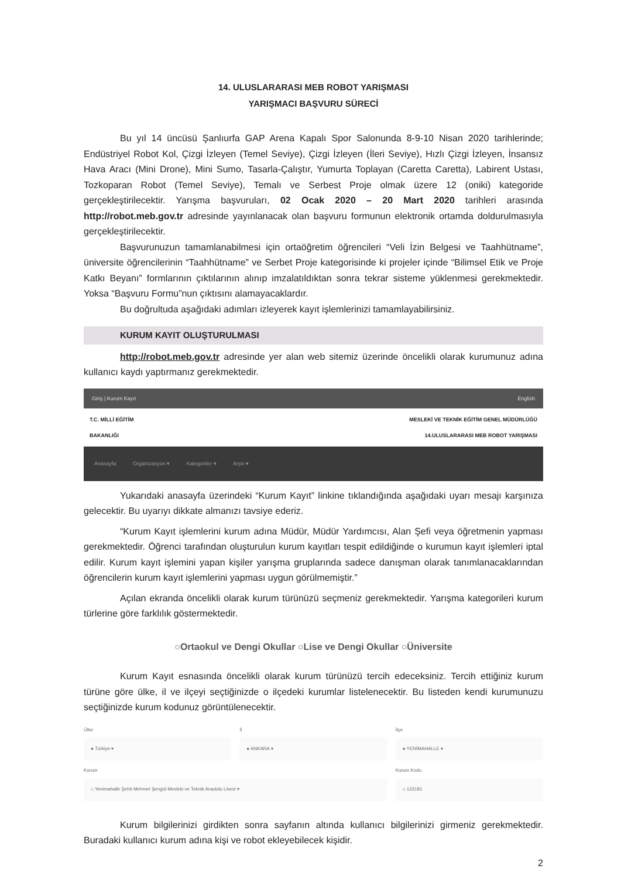14. ULUSLARARASI MEB ROBOT YARIŞMASI
YARIŞMACI BAŞVURU SÜRECİ
Bu yıl 14 üncüsü Şanlıurfa GAP Arena Kapalı Spor Salonunda 8-9-10 Nisan 2020 tarihlerinde; Endüstriyel Robot Kol, Çizgi İzleyen (Temel Seviye), Çizgi İzleyen (İleri Seviye), Hızlı Çizgi İzleyen, İnsansız Hava Aracı (Mini Drone), Mini Sumo, Tasarla-Çalıştır, Yumurta Toplayan (Caretta Caretta), Labirent Ustası, Tozkoparan Robot (Temel Seviye), Temalı ve Serbest Proje olmak üzere 12 (oniki) kategoride gerçekleştirilecektir. Yarışma başvuruları, 02 Ocak 2020 – 20 Mart 2020 tarihleri arasında http://robot.meb.gov.tr adresinde yayınlanacak olan başvuru formunun elektronik ortamda doldurulmasıyla gerçekleştirilecektir.
Başvurunuzun tamamlanabilmesi için ortaöğretim öğrencileri “Veli İzin Belgesi ve Taahhütname”, üniversite öğrencilerinin “Taahhütname” ve Serbet Proje kategorisinde ki projeler içinde “Bilimsel Etik ve Proje Katkı Beyanı” formlarının çıktılarının alınıp imzalatıldıktan sonra tekrar sisteme yüklenmesi gerekmektedir. Yoksa “Başvuru Formu”nun çıktısını alamayacaklardır.
Bu doğrultuda aşağıdaki adımları izleyerek kayıt işlemlerinizi tamamlayabilirsiniz.
KURUM KAYIT OLUŞTURULMASI
http://robot.meb.gov.tr adresinde yer alan web sitemiz üzerinde öncelikli olarak kurumunuz adına kullanıcı kaydı yaptırmanız gerekmektedir.
Giriş | Kurum Kayıt English
T.C. MİLLİ EĞİTİM
BAKANLIĞI MESLEKİ VE TEKNİK EĞİTİM GENEL MÜDÜRLÜĞÜ
14.ULUSLARARASI MEB ROBOT YARIŞMASI
Anasayfa Organizasyon ▾ Kategoriler ▾ Arşiv ▾
Yukarıdaki anasayfa üzerindeki “Kurum Kayıt” linkine tıklandığında aşağıdaki uyarı mesajı karşınıza gelecektir. Bu uyarıyı dikkate almanızı tavsiye ederiz.
“Kurum Kayıt işlemlerini kurum adına Müdür, Müdür Yardımcısı, Alan Şefi veya öğretmenin yapması gerekmektedir. Öğrenci tarafından oluşturulun kurum kayıtları tespit edildiğinde o kurumun kayıt işlemleri iptal edilir. Kurum kayıt işlemini yapan kişiler yarışma gruplarında sadece danışman olarak tanımlanacaklarından öğrencilerin kurum kayıt işlemlerini yapması uygun görülmemiştir.”
Açılan ekranda öncelikli olarak kurum türünüzü seçmeniz gerekmektedir. Yarışma kategorileri kurum türlerine göre farklılık göstermektedir.
○Ortaokul ve Dengi Okullar ○Lise ve Dengi Okullar ○Üniversite
Kurum Kayıt esnasında öncelikli olarak kurum türünüzü tercih edeceksiniz. Tercih ettiğiniz kurum türüne göre ülke, il ve ilçeyi seçtiğinizde o ilçedeki kurumlar listelenecektir. Bu listeden kendi kurumunuzu seçtiğinizde kurum kodunuz görüntülenecektir.
Ülke
● Türkiye ▾
İl
● ANKARA ▾
İlçe
● YENİMAHALLE ▾
Kurum
⌂ Yenimahalle Şehit Mehmet Şengül Mesleki ve Teknik Anadolu Lisesi ▾
Kurum Kodu
⌂ 123181
Kurum bilgilerinizi girdikten sonra sayfanın altında kullanıcı bilgilerinizi girmeniz gerekmektedir. Buradaki kullanıcı kurum adına kişi ve robot ekleyebilecek kişidir.
2